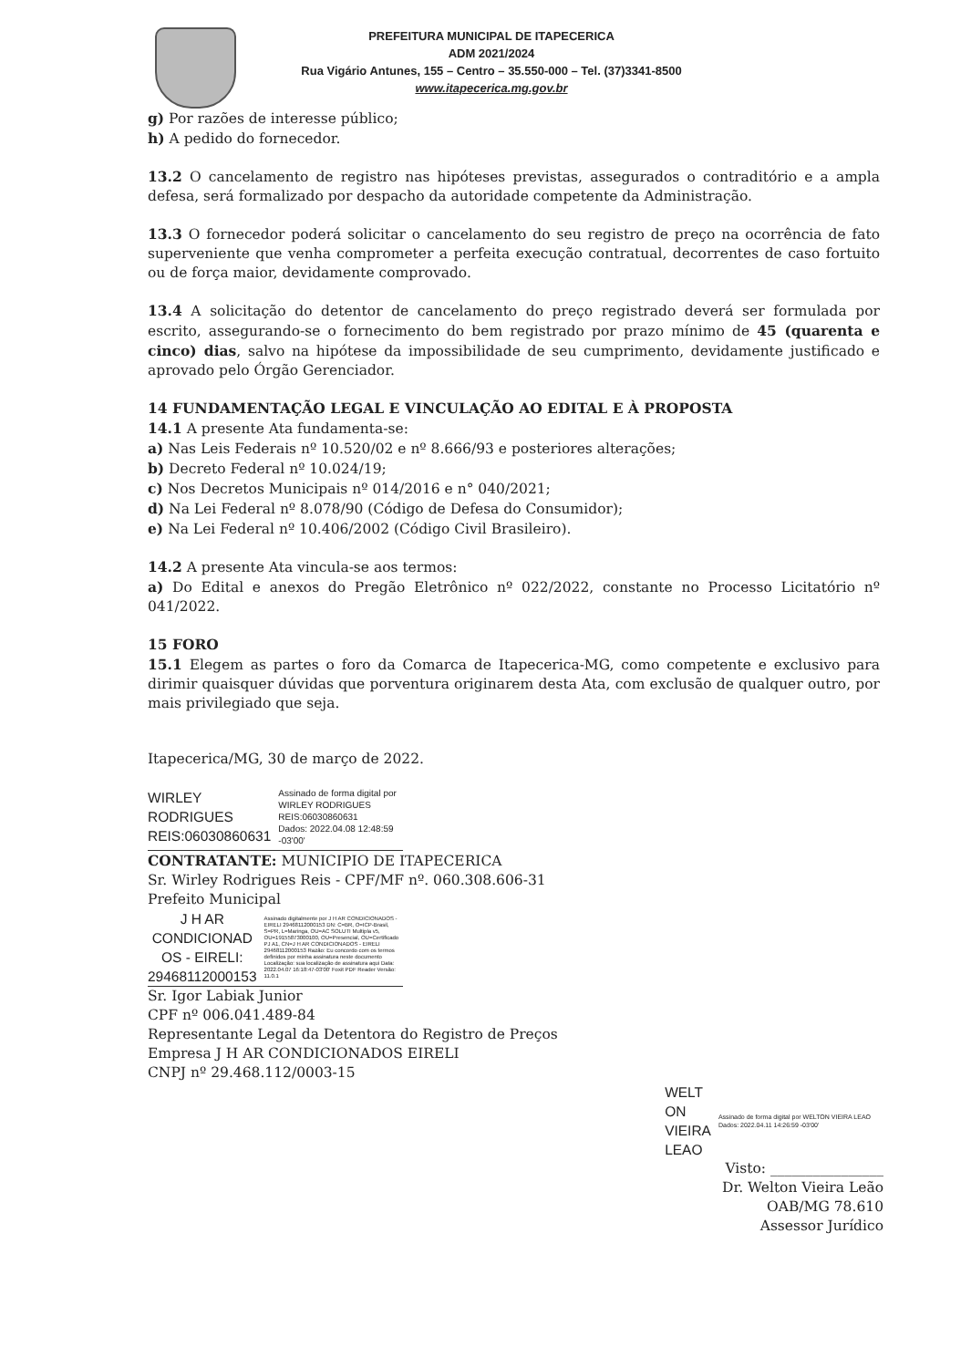PREFEITURA MUNICIPAL DE ITAPECERICA
ADM 2021/2024
Rua Vigário Antunes, 155 – Centro – 35.550-000 – Tel. (37)3341-8500
www.itapecerica.mg.gov.br
g) Por razões de interesse público;
h) A pedido do fornecedor.
13.2 O cancelamento de registro nas hipóteses previstas, assegurados o contraditório e a ampla defesa, será formalizado por despacho da autoridade competente da Administração.
13.3 O fornecedor poderá solicitar o cancelamento do seu registro de preço na ocorrência de fato superveniente que venha comprometer a perfeita execução contratual, decorrentes de caso fortuito ou de força maior, devidamente comprovado.
13.4 A solicitação do detentor de cancelamento do preço registrado deverá ser formulada por escrito, assegurando-se o fornecimento do bem registrado por prazo mínimo de 45 (quarenta e cinco) dias, salvo na hipótese da impossibilidade de seu cumprimento, devidamente justificado e aprovado pelo Órgão Gerenciador.
14 FUNDAMENTAÇÃO LEGAL E VINCULAÇÃO AO EDITAL E À PROPOSTA
14.1 A presente Ata fundamenta-se:
a) Nas Leis Federais nº 10.520/02 e nº 8.666/93 e posteriores alterações;
b) Decreto Federal nº 10.024/19;
c) Nos Decretos Municipais nº 014/2016 e n° 040/2021;
d) Na Lei Federal nº 8.078/90 (Código de Defesa do Consumidor);
e) Na Lei Federal nº 10.406/2002 (Código Civil Brasileiro).
14.2 A presente Ata vincula-se aos termos:
a) Do Edital e anexos do Pregão Eletrônico nº 022/2022, constante no Processo Licitatório nº 041/2022.
15 FORO
15.1 Elegem as partes o foro da Comarca de Itapecerica-MG, como competente e exclusivo para dirimir quaisquer dúvidas que porventura originarem desta Ata, com exclusão de qualquer outro, por mais privilegiado que seja.
Itapecerica/MG, 30 de março de 2022.
WIRLEY
RODRIGUES
REIS:06030860631
Assinado de forma digital por WIRLEY RODRIGUES REIS:06030860631
Dados: 2022.04.08 12:48:59 -03'00'
CONTRATANTE: MUNICIPIO DE ITAPECERICA
Sr. Wirley Rodrigues Reis - CPF/MF nº. 060.308.606-31
Prefeito Municipal
J H AR
CONDICIONAD
OS - EIRELI:
29468112000153
Assinado digitalmente por J H AR CONDICIONADOS - EIRELI 29468112000153 DN: C=BR, O=ICP-Brasil, S=PR, L=Maringa, OU=AC SOLUTI Multipla v5, OU=19155873000100, OU=Presencial, OU=Certificado PJ A1, CN=J H AR CONDICIONADOS - EIRELI 29468112000153 Razão: Eu concordo com os termos definidos por minha assinatura neste documento Localização: sua localização de assinatura aqui Data: 2022.04.07 16:18:47-03'00' Foxit PDF Reader Versão: 11.0.1
Sr. Igor Labiak Junior
CPF nº 006.041.489-84
Representante Legal da Detentora do Registro de Preços
Empresa J H AR CONDICIONADOS EIRELI
CNPJ nº 29.468.112/0003-15
WELT
ON
VIEIRA
LEAO
Assinado de forma digital por WELTON VIEIRA LEAO
Dados: 2022.04.11 14:26:59 -03'00'
Visto: ________________
Dr. Welton Vieira Leão
OAB/MG 78.610
Assessor Jurídico